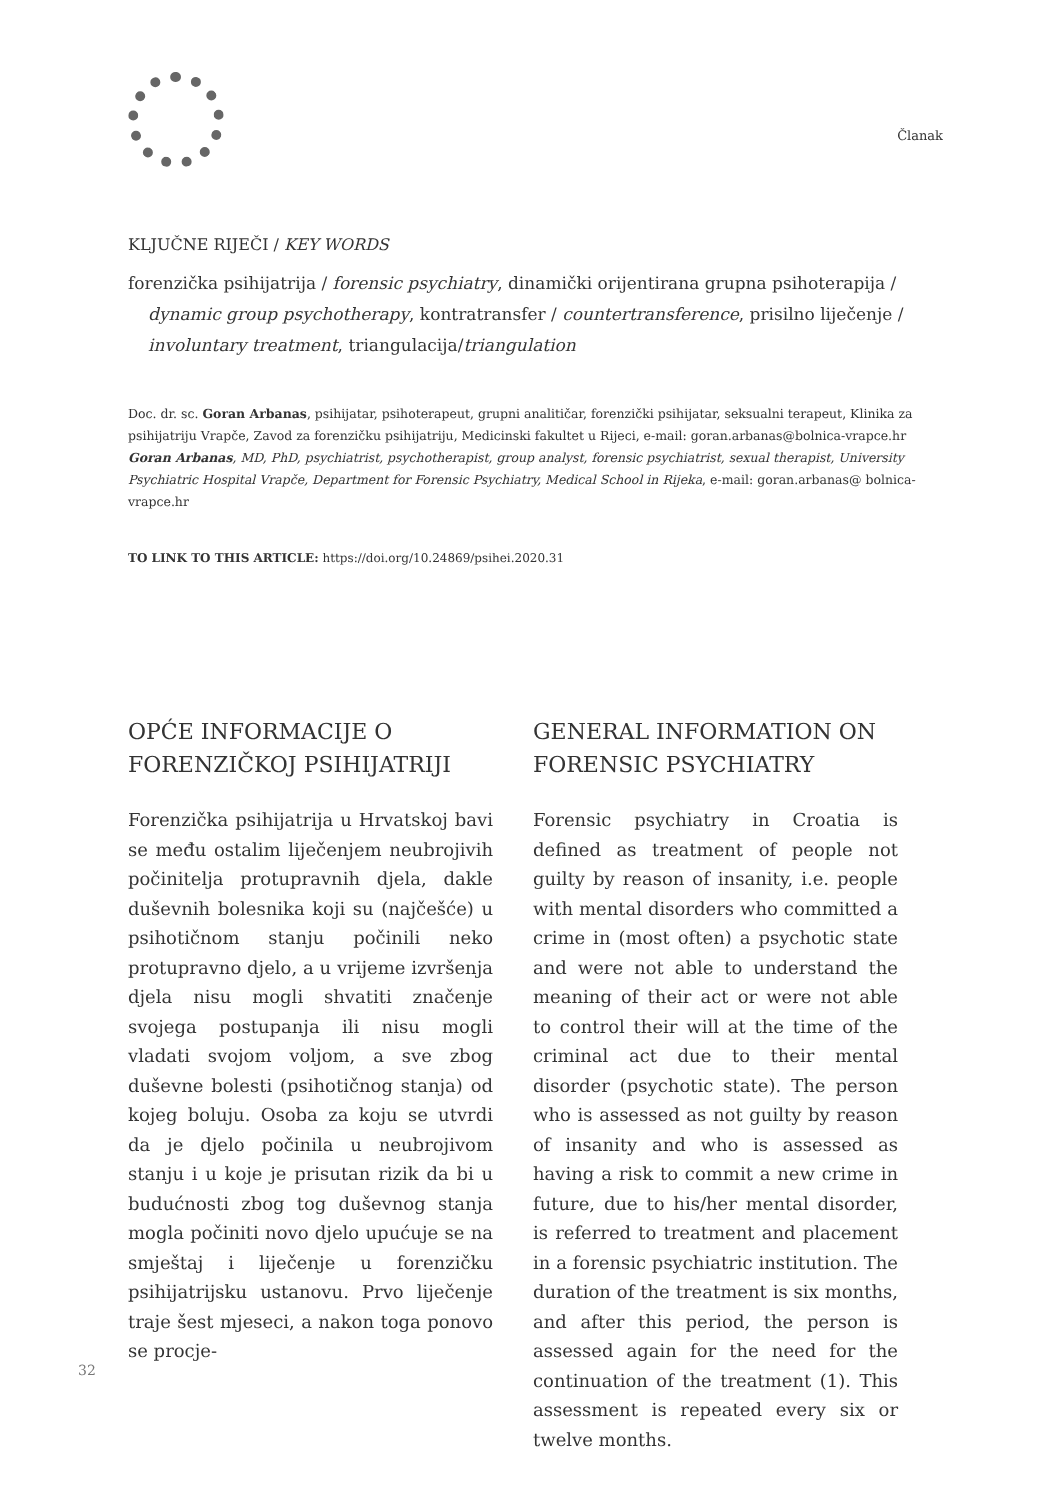Članak
KLJUČNE RIJEČI / KEY WORDS
forenzička psihijatrija / forensic psychiatry, dinamički orijentirana grupna psihoterapija / dynamic group psychotherapy, kontratransfer / countertransference, prisilno liječenje / involuntary treatment, triangulacija/triangulation
Doc. dr. sc. Goran Arbanas, psihijatar, psihoterapeut, grupni analitičar, forenzički psihijatar, seksualni terapeut, Klinika za psihijatriju Vrapče, Zavod za forenzičku psihijatriju, Medicinski fakultet u Rijeci, e-mail: goran.arbanas@bolnica-vrapce.hr
Goran Arbanas, MD, PhD, psychiatrist, psychotherapist, group analyst, forensic psychiatrist, sexual therapist, University Psychiatric Hospital Vrapče, Department for Forensic Psychiatry, Medical School in Rijeka, e-mail: goran.arbanas@ bolnica-vrapce.hr
TO LINK TO THIS ARTICLE: https://doi.org/10.24869/psihei.2020.31
OPĆE INFORMACIJE O FORENZIČKOJ PSIHIJATRIJI
Forenzička psihijatrija u Hrvatskoj bavi se među ostalim liječenjem neubrojivih počinitelja protupravnih djela, dakle duševnih bolesnika koji su (najčešće) u psihotičnom stanju počinili neko protupravno djelo, a u vrijeme izvršenja djela nisu mogli shvatiti značenje svojega postupanja ili nisu mogli vladati svojom voljom, a sve zbog duševne bolesti (psihotičnog stanja) od kojeg boluju. Osoba za koju se utvrdi da je djelo počinila u neubrojivom stanju i u koje je prisutan rizik da bi u budućnosti zbog tog duševnog stanja mogla počiniti novo djelo upućuje se na smještaj i liječenje u forenzičku psihijatrijsku ustanovu. Prvo liječenje traje šest mjeseci, a nakon toga ponovo se procje-
GENERAL INFORMATION ON FORENSIC PSYCHIATRY
Forensic psychiatry in Croatia is defined as treatment of people not guilty by reason of insanity, i.e. people with mental disorders who committed a crime in (most often) a psychotic state and were not able to understand the meaning of their act or were not able to control their will at the time of the criminal act due to their mental disorder (psychotic state). The person who is assessed as not guilty by reason of insanity and who is assessed as having a risk to commit a new crime in future, due to his/her mental disorder, is referred to treatment and placement in a forensic psychiatric institution. The duration of the treatment is six months, and after this period, the person is assessed again for the need for the continuation of the treatment (1). This assessment is repeated every six or twelve months.
32